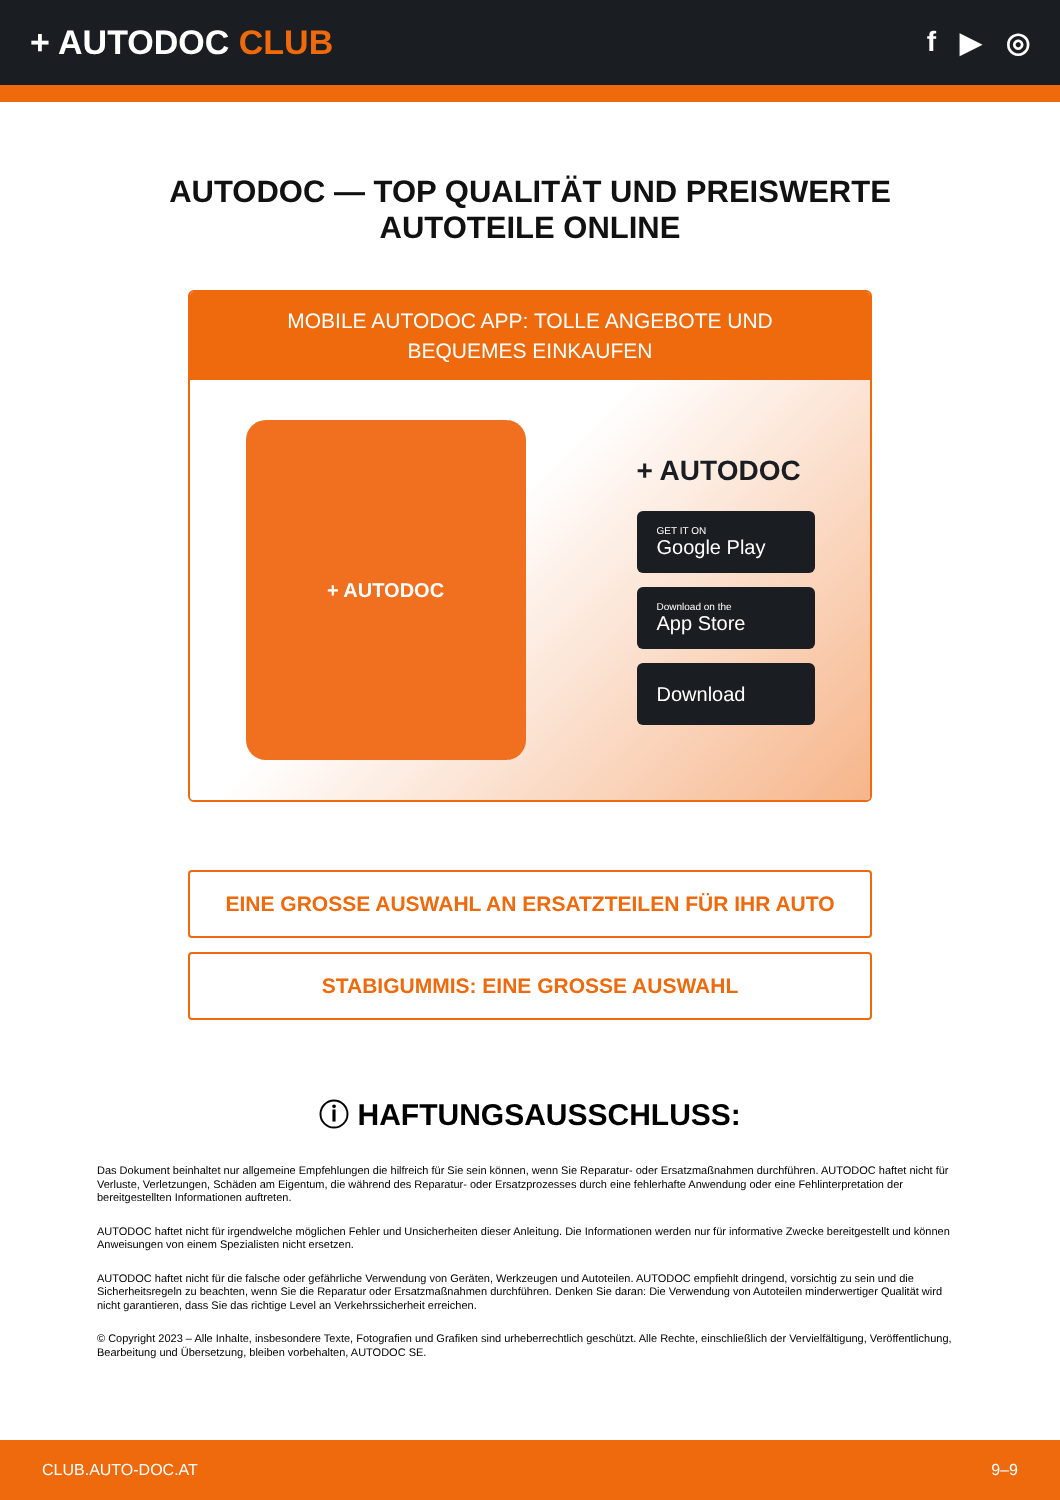+ AUTODOC CLUB
f ▶ ◎
AUTODOC — TOP QUALITÄT UND PREISWERTE
AUTOTEILE ONLINE
MOBILE AUTODOC APP: TOLLE ANGEBOTE UND BEQUEMES EINKAUFEN
+ AUTODOC
+ AUTODOC
GET IT ON
Google Play
Download on the
App Store
Download
EINE GROSSE AUSWAHL AN ERSATZTEILEN FÜR IHR AUTO
STABIGUMMIS: EINE GROSSE AUSWAHL
ⓘ HAFTUNGSAUSSCHLUSS:
Das Dokument beinhaltet nur allgemeine Empfehlungen die hilfreich für Sie sein können, wenn Sie Reparatur- oder Ersatzmaßnahmen durchführen. AUTODOC haftet nicht für Verluste, Verletzungen, Schäden am Eigentum, die während des Reparatur- oder Ersatzprozesses durch eine fehlerhafte Anwendung oder eine Fehlinterpretation der bereitgestellten Informationen auftreten.
AUTODOC haftet nicht für irgendwelche möglichen Fehler und Unsicherheiten dieser Anleitung. Die Informationen werden nur für informative Zwecke bereitgestellt und können Anweisungen von einem Spezialisten nicht ersetzen.
AUTODOC haftet nicht für die falsche oder gefährliche Verwendung von Geräten, Werkzeugen und Autoteilen. AUTODOC empfiehlt dringend, vorsichtig zu sein und die Sicherheitsregeln zu beachten, wenn Sie die Reparatur oder Ersatzmaßnahmen durchführen. Denken Sie daran: Die Verwendung von Autoteilen minderwertiger Qualität wird nicht garantieren, dass Sie das richtige Level an Verkehrssicherheit erreichen.
© Copyright 2023 – Alle Inhalte, insbesondere Texte, Fotografien und Grafiken sind urheberrechtlich geschützt. Alle Rechte, einschließlich der Vervielfältigung, Veröffentlichung, Bearbeitung und Übersetzung, bleiben vorbehalten, AUTODOC SE.
CLUB.AUTO-DOC.AT 9–9